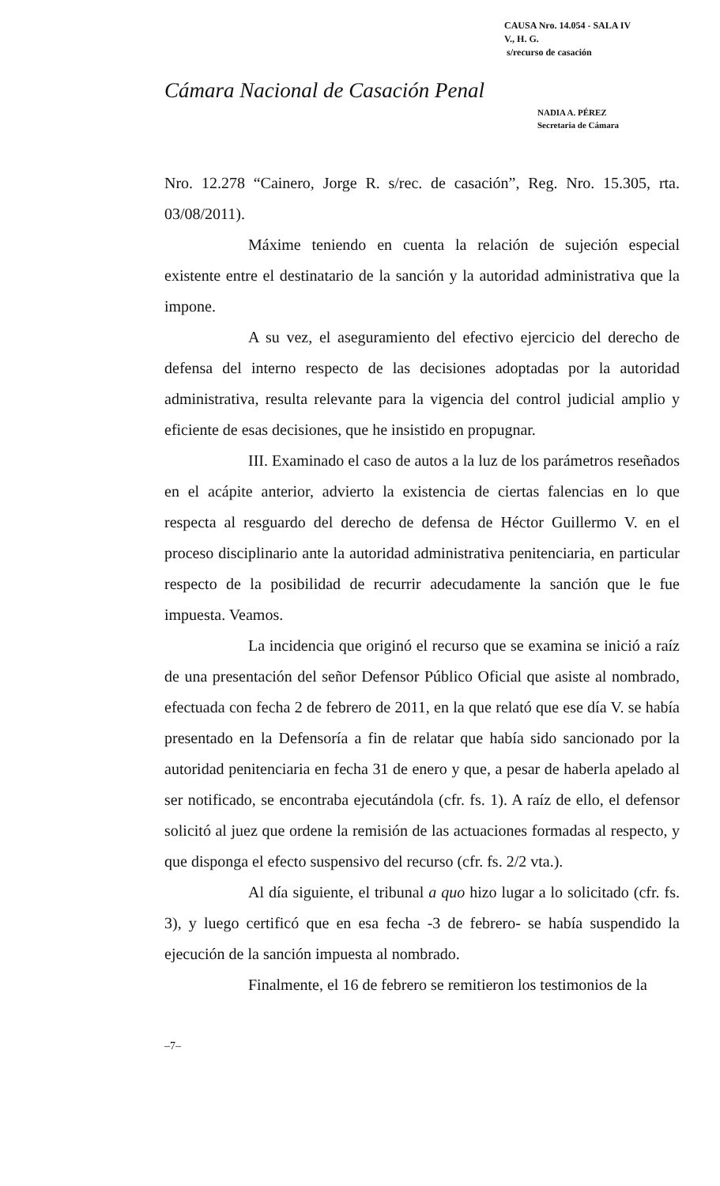CAUSA Nro. 14.054 - SALA IV
V., H. G.
s/recurso de casación
Cámara Nacional de Casación Penal
NADIA A. PÉREZ
Secretaria de Cámara
Nro. 12.278 “Cainero, Jorge R. s/rec. de casación”, Reg. Nro. 15.305, rta. 03/08/2011).
Máxime teniendo en cuenta la relación de sujeción especial existente entre el destinatario de la sanción y la autoridad administrativa que la impone.
A su vez, el aseguramiento del efectivo ejercicio del derecho de defensa del interno respecto de las decisiones adoptadas por la autoridad administrativa, resulta relevante para la vigencia del control judicial amplio y eficiente de esas decisiones, que he insistido en propugnar.
III. Examinado el caso de autos a la luz de los parámetros reseñados en el acápite anterior, advierto la existencia de ciertas falencias en lo que respecta al resguardo del derecho de defensa de Héctor Guillermo V. en el proceso disciplinario ante la autoridad administrativa penitenciaria, en particular respecto de la posibilidad de recurrir adecudamente la sanción que le fue impuesta. Veamos.
La incidencia que originó el recurso que se examina se inició a raíz de una presentación del señor Defensor Público Oficial que asiste al nombrado, efectuada con fecha 2 de febrero de 2011, en la que relató que ese día V. se había presentado en la Defensoría a fin de relatar que había sido sancionado por la autoridad penitenciaria en fecha 31 de enero y que, a pesar de haberla apelado al ser notificado, se encontraba ejecutándola (cfr. fs. 1). A raíz de ello, el defensor solicitó al juez que ordene la remisión de las actuaciones formadas al respecto, y que disponga el efecto suspensivo del recurso (cfr. fs. 2/2 vta.).
Al día siguiente, el tribunal a quo hizo lugar a lo solicitado (cfr. fs. 3), y luego certificó que en esa fecha -3 de febrero- se había suspendido la ejecución de la sanción impuesta al nombrado.
Finalmente, el 16 de febrero se remitieron los testimonios de la
–7–